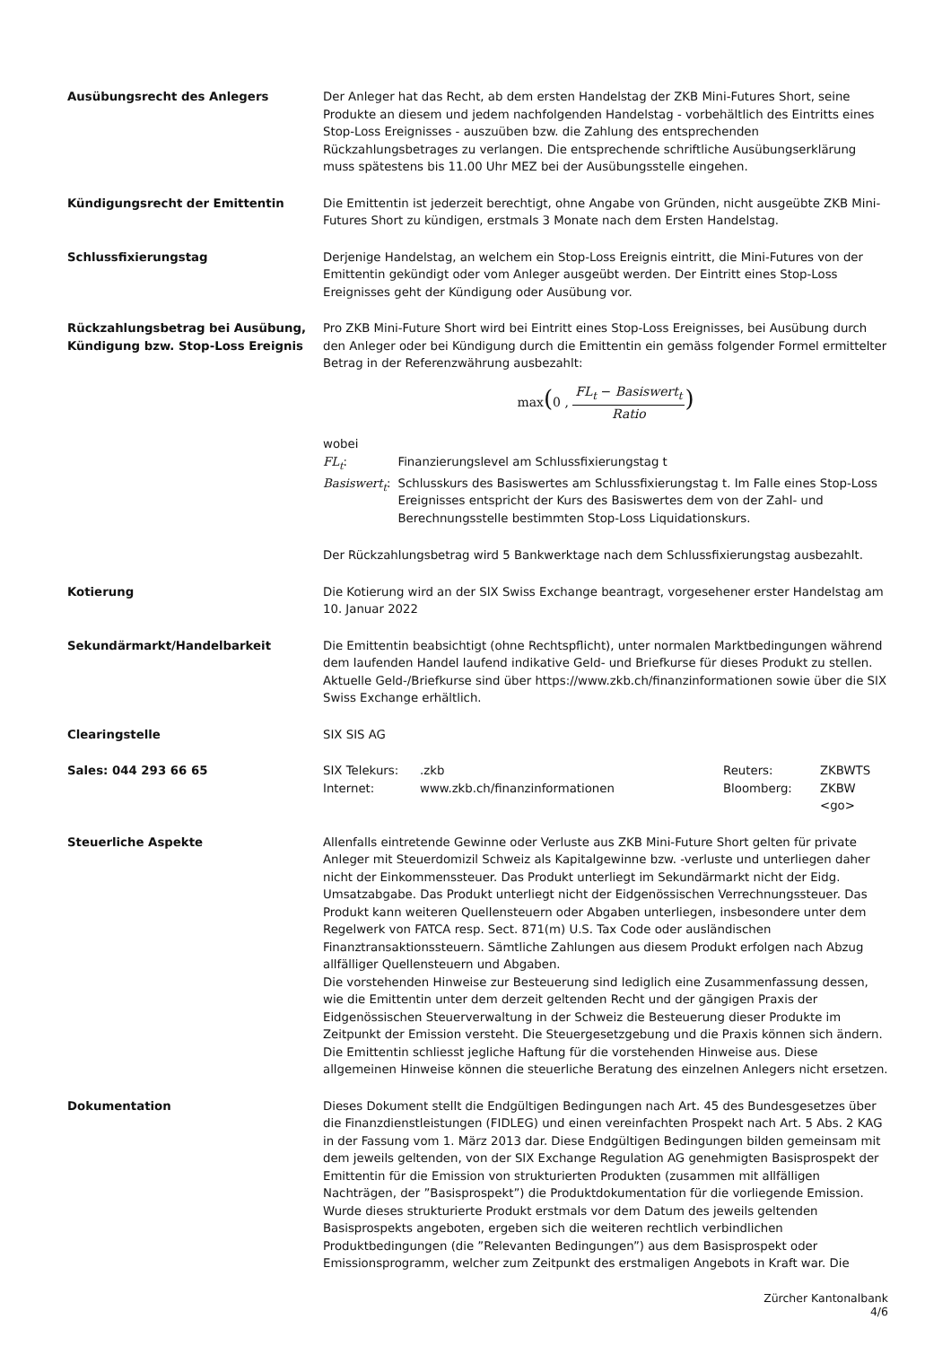Ausübungsrecht des Anlegers Der Anleger hat das Recht, ab dem ersten Handelstag der ZKB Mini-Futures Short, seine Produkte an diesem und jedem nachfolgenden Handelstag - vorbehältlich des Eintritts eines Stop-Loss Ereignisses - auszuüben bzw. die Zahlung des entsprechenden Rückzahlungsbetrages zu verlangen. Die entsprechende schriftliche Ausübungserklärung muss spätestens bis 11.00 Uhr MEZ bei der Ausübungsstelle eingehen.
Kündigungsrecht der Emittentin Die Emittentin ist jederzeit berechtigt, ohne Angabe von Gründen, nicht ausgeübte ZKB Mini-Futures Short zu kündigen, erstmals 3 Monate nach dem Ersten Handelstag.
Schlussfixierungstag Derjenige Handelstag, an welchem ein Stop-Loss Ereignis eintritt, die Mini-Futures von der Emittentin gekündigt oder vom Anleger ausgeübt werden. Der Eintritt eines Stop-Loss Ereignisses geht der Kündigung oder Ausübung vor.
Rückzahlungsbetrag bei Ausübung, Kündigung bzw. Stop-Loss Ereignis
Pro ZKB Mini-Future Short wird bei Eintritt eines Stop-Loss Ereignisses, bei Ausübung durch den Anleger oder bei Kündigung durch die Emittentin ein gemäss folgender Formel ermittelter Betrag in der Referenzwährung ausbezahlt:
max(0 , FL<sub>t</sub> − Basiswert<sub>t</sub> Ratio)
wobei
| FL<sub>t</sub> : | Finanzierungslevel am Schlussfixierungstag t |
| Basiswert<sub>t</sub> : | Schlusskurs des Basiswertes am Schlussfixierungstag t. Im Falle eines Stop-Loss Ereignisses entspricht der Kurs des Basiswertes dem von der Zahl- und Berechnungsstelle bestimmten Stop-Loss Liquidationskurs. |
Der Rückzahlungsbetrag wird 5 Bankwerktage nach dem Schlussfixierungstag ausbezahlt.
Kotierung Die Kotierung wird an der SIX Swiss Exchange beantragt, vorgesehener erster Handelstag am 10. Januar 2022
Sekundärmarkt/Handelbarkeit Die Emittentin beabsichtigt (ohne Rechtspflicht), unter normalen Marktbedingungen während dem laufenden Handel laufend indikative Geld- und Briefkurse für dieses Produkt zu stellen. Aktuelle Geld-/Briefkurse sind über https://www.zkb.ch/finanzinformationen sowie über die SIX Swiss Exchange erhältlich.
Clearingstelle SIX SIS AG
Sales: 044 293 66 65
| SIX Telekurs: | .zkb | Reuters: | ZKBWTS |
| Internet: | www.zkb.ch/finanzinformationen | Bloomberg: | ZKBW <go> |
Steuerliche Aspekte Allenfalls eintretende Gewinne oder Verluste aus ZKB Mini-Future Short gelten für private Anleger mit Steuerdomizil Schweiz als Kapitalgewinne bzw. -verluste und unterliegen daher nicht der Einkommenssteuer. Das Produkt unterliegt im Sekundärmarkt nicht der Eidg. Umsatzabgabe. Das Produkt unterliegt nicht der Eidgenössischen Verrechnungssteuer. Das Produkt kann weiteren Quellensteuern oder Abgaben unterliegen, insbesondere unter dem Regelwerk von FATCA resp. Sect. 871(m) U.S. Tax Code oder ausländischen Finanztransaktionssteuern. Sämtliche Zahlungen aus diesem Produkt erfolgen nach Abzug allfälliger Quellensteuern und Abgaben.
Die vorstehenden Hinweise zur Besteuerung sind lediglich eine Zusammenfassung dessen, wie die Emittentin unter dem derzeit geltenden Recht und der gängigen Praxis der Eidgenössischen Steuerverwaltung in der Schweiz die Besteuerung dieser Produkte im Zeitpunkt der Emission versteht. Die Steuergesetzgebung und die Praxis können sich ändern. Die Emittentin schliesst jegliche Haftung für die vorstehenden Hinweise aus. Diese allgemeinen Hinweise können die steuerliche Beratung des einzelnen Anlegers nicht ersetzen.
Dokumentation Dieses Dokument stellt die Endgültigen Bedingungen nach Art. 45 des Bundesgesetzes über die Finanzdienstleistungen (FIDLEG) und einen vereinfachten Prospekt nach Art. 5 Abs. 2 KAG in der Fassung vom 1. März 2013 dar. Diese Endgültigen Bedingungen bilden gemeinsam mit dem jeweils geltenden, von der SIX Exchange Regulation AG genehmigten Basisprospekt der Emittentin für die Emission von strukturierten Produkten (zusammen mit allfälligen Nachträgen, der ”Basisprospekt”) die Produktdokumentation für die vorliegende Emission. Wurde dieses strukturierte Produkt erstmals vor dem Datum des jeweils geltenden Basisprospekts angeboten, ergeben sich die weiteren rechtlich verbindlichen Produktbedingungen (die ”Relevanten Bedingungen”) aus dem Basisprospekt oder Emissionsprogramm, welcher zum Zeitpunkt des erstmaligen Angebots in Kraft war. Die
Zürcher Kantonalbank
4/6